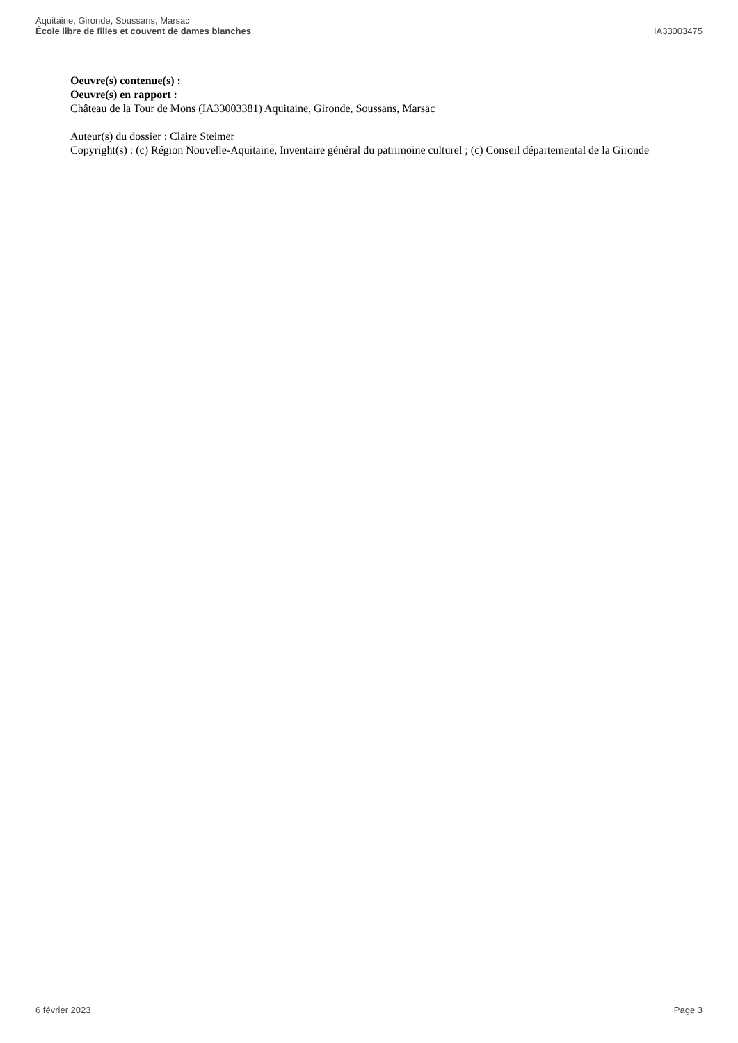Aquitaine, Gironde, Soussans, Marsac
École libre de filles et couvent de dames blanches
IA33003475
Oeuvre(s) contenue(s) :
Oeuvre(s) en rapport :
Château de la Tour de Mons (IA33003381) Aquitaine, Gironde, Soussans, Marsac
Auteur(s) du dossier : Claire Steimer
Copyright(s) : (c) Région Nouvelle-Aquitaine, Inventaire général du patrimoine culturel ; (c) Conseil départemental de la Gironde
6 février 2023 Page 3